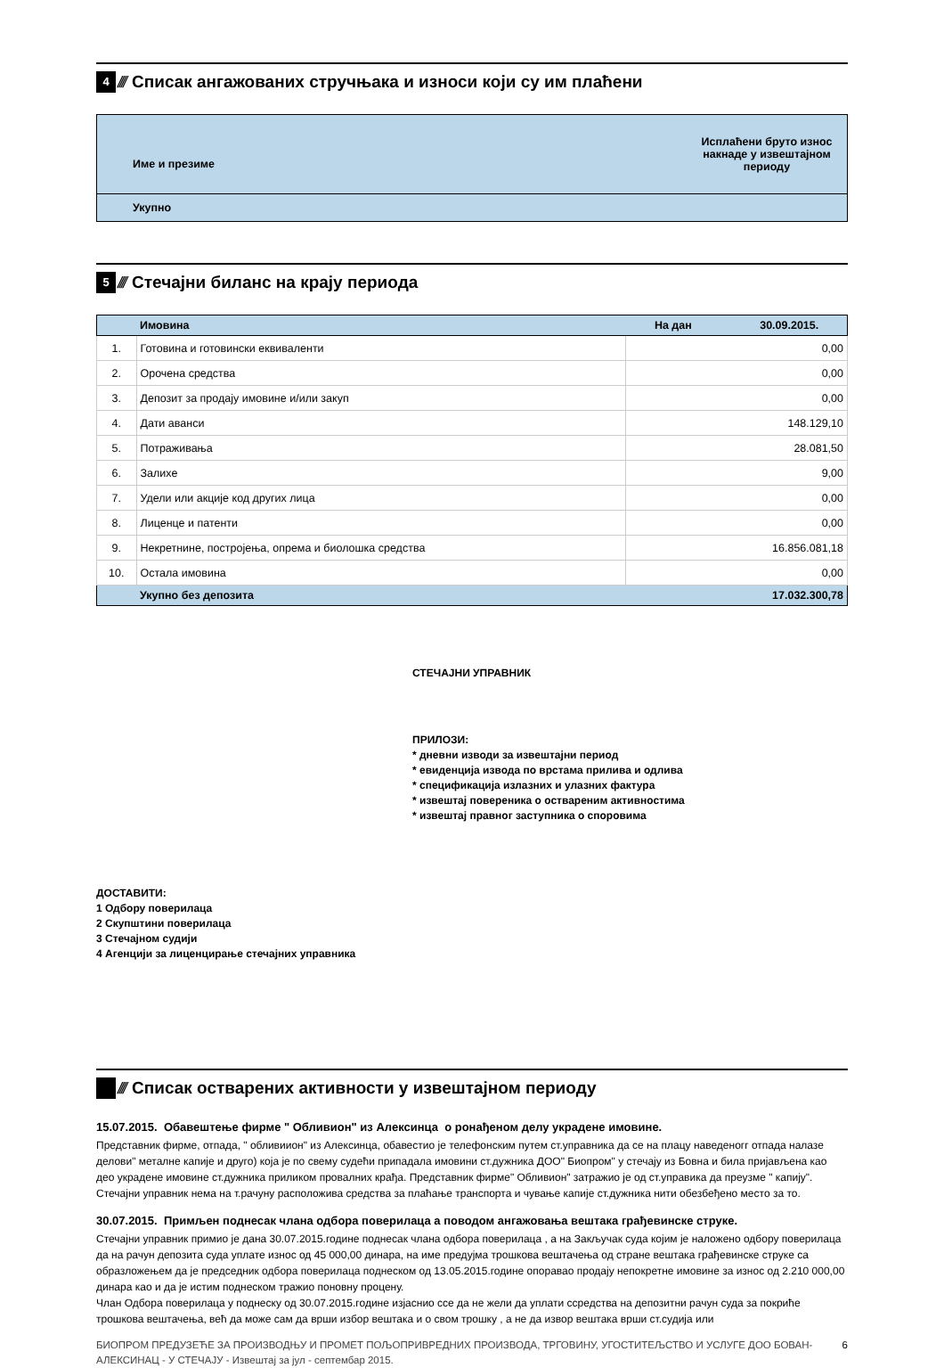4
////
Списак ангажованих стручњака и износи који су им плаћени
| Име и презиме | Исплаћени бруто износ накнаде у извештајном периоду |
| --- | --- |
| Укупно | |
5
////
Стечајни биланс на крају периода
| | Имовина | На дан 30.09.2015. |
| 1. | Готовина и готовински еквиваленти | 0,00 |
| 2. | Орочена средства | 0,00 |
| 3. | Депозит за продају имовине и/или закуп | 0,00 |
| 4. | Дати аванси | 148.129,10 |
| 5. | Потраживања | 28.081,50 |
| 6. | Залихе | 9,00 |
| 7. | Удели или акције код других лица | 0,00 |
| 8. | Лиценце и патенти | 0,00 |
| 9. | Некретнине, постројења, опрема и биолошка средства | 16.856.081,18 |
| 10. | Остала имовина | 0,00 |
| | Укупно без депозита | 17.032.300,78 |
СТЕЧАЈНИ УПРАВНИК
ПРИЛОЗИ:
* дневни изводи за извештајни период
* евиденција извода по врстама прилива и одлива
* спецификација излазних и улазних фактура
* извештај повереника о оствареним активностима
* извештај правног заступника о споровима
ДОСТАВИТИ:
1 Одбору поверилаца
2 Скупштини поверилаца
3 Стечајном судији
4 Агенцији за лиценцирање стечајних управника
////
Списак остварених активности у извештајном периоду
15.07.2015. Обавештење фирме " Обливион" из Алексинца о ронађеном делу украдене имовине.
Представник фирме, отпада, " обливиион" из Алексинца, обавестио је телефонским путем ст.управника да се на плацу наведеногг отпада налазе делови" металне капије и друго) која је по свему судећи припадала имовини ст.дужника ДОО" Биопром" у стечају из Бовна и била пријављена као део украдене имовине ст.дужника приликом провалних крађа. Представник фирме" Обливион" затражио је од ст.управика да преузме " капију". Стечајни управник нема на т.рачуну расположива средства за плаћање транспорта и чување капије ст.дужника нити обезбеђено место за то.
30.07.2015. Примљен поднесак члана одбора поверилаца а поводом ангажовања вештака грађевинске струке.
Стечајни управник примио је дана 30.07.2015.године поднесак члана одбора поверилаца , а на Закључак суда којим је наложено одбору поверилаца да на рачун депозита суда уплате износ од 45 000,00 динара, на име предујма трошкова вештачења од стране вештака грађевинске струке са образложењем да је председник одбора поверилаца поднеском од 13.05.2015.године опоравао продају непокретне имовине за износ од 2.210 000,00 динара као и да је истим поднеском тражио поновну процену.
Члан Одбора поверилаца у поднеску од 30.07.2015.године изјаснио ссе да не жели да уплати ссредства на депозитни рачун суда за покриће трошкова вештачења, већ да може сам да врши избор вештака и о свом трошку , а не да извор вештака врши ст.судија или
БИОПРОМ ПРЕДУЗЕЋЕ ЗА ПРОИЗВОДЊУ И ПРОМЕТ ПОЉОПРИВРЕДНИХ ПРОИЗВОДА, ТРГОВИНУ, УГОСТИТЕЉСТВО И УСЛУГЕ ДОО БОВАН-АЛЕКСИНАЦ - У СТЕЧАЈУ - Извештај за јул - септембар 2015. 6